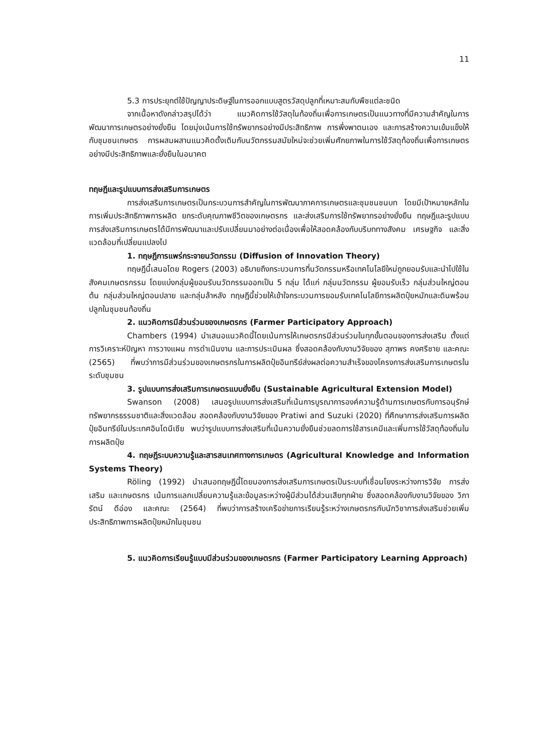11
5.3 การประยุกต์ใช้ปัญญาประดิษฐ์ในการออกแบบสูตรวัสดุปลูกที่เหมาะสมกับพืชแต่ละชนิด
จากเนื้อหาดังกล่าวสรุปได้ว่า แนวคิดการใช้วัสดุในท้องถิ่นเพื่อการเกษตรเป็นแนวทางที่มีความสำคัญในการพัฒนาการเกษตรอย่างยั่งยืน โดยมุ่งเน้นการใช้ทรัพยากรอย่างมีประสิทธิภาพ การพึ่งพาตนเอง และการสร้างความเข้มแข็งให้กับชุมชนเกษตร การผสมผสานแนวคิดดั้งเดิมกับนวัตกรรมสมัยใหม่จะช่วยเพิ่มศักยภาพในการใช้วัสดุท้องถิ่นเพื่อการเกษตรอย่างมีประสิทธิภาพและยั่งยืนในอนาคต
ทฤษฎีและรูปแบบการส่งเสริมการเกษตร
การส่งเสริมการเกษตรเป็นกระบวนการสำคัญในการพัฒนาภาคการเกษตรและชุมชนชนบท โดยมีเป้าหมายหลักในการเพิ่มประสิทธิภาพการผลิต ยกระดับคุณภาพชีวิตของเกษตรกร และส่งเสริมการใช้ทรัพยากรอย่างยั่งยืน ทฤษฎีและรูปแบบการส่งเสริมการเกษตรได้มีการพัฒนาและปรับเปลี่ยนมาอย่างต่อเนื่องเพื่อให้สอดคล้องกับบริบททางสังคม เศรษฐกิจ และสิ่งแวดล้อมที่เปลี่ยนแปลงไป
1. ทฤษฎีการแพร่กระจายนวัตกรรม (Diffusion of Innovation Theory)
ทฤษฎีนี้เสนอโดย Rogers (2003) อธิบายถึงกระบวนการที่นวัตกรรมหรือเทคโนโลยีใหม่ถูกยอมรับและนำไปใช้ในสังคมเกษตรกรรม โดยแบ่งกลุ่มผู้ยอมรับนวัตกรรมออกเป็น 5 กลุ่ม ได้แก่ กลุ่มนวัตกรรม ผู้ยอมรับเร็ว กลุ่มส่วนใหญ่ตอนต้น กลุ่มส่วนใหญ่ตอนปลาย และกลุ่มล้าหลัง ทฤษฎีนี้ช่วยให้เข้าใจกระบวนการยอมรับเทคโนโลยีการผลิตปุ๋ยหมักและดินพร้อมปลูกในชุมชนท้องถิ่น
2. แนวคิดการมีส่วนร่วมของเกษตรกร (Farmer Participatory Approach)
Chambers (1994) นำเสนอแนวคิดนี้โดยเน้นการให้เกษตรกรมีส่วนร่วมในทุกขั้นตอนของการส่งเสริม ตั้งแต่การวิเคราะห์ปัญหา การวางแผน การดำเนินงาน และการประเมินผล ซึ่งสอดคล้องกับงานวิจัยของ สุภาพร คงศรีชาย และคณะ (2565) ที่พบว่าการมีส่วนร่วมของเกษตรกรในการผลิตปุ๋ยอินทรีย์ส่งผลต่อความสำเร็จของโครงการส่งเสริมการเกษตรในระดับชุมชน
3. รูปแบบการส่งเสริมการเกษตรแบบยั่งยืน (Sustainable Agricultural Extension Model)
Swanson (2008) เสนอรูปแบบการส่งเสริมที่เน้นการบูรณาการองค์ความรู้ด้านการเกษตรกับการอนุรักษ์ทรัพยากรธรรมชาติและสิ่งแวดล้อม สอดคล้องกับงานวิจัยของ Pratiwi and Suzuki (2020) ที่ศึกษาการส่งเสริมการผลิตปุ๋ยอินทรีย์ในประเทศอินโดนีเซีย พบว่ารูปแบบการส่งเสริมที่เน้นความยั่งยืนช่วยลดการใช้สารเคมีและเพิ่มการใช้วัสดุท้องถิ่นในการผลิตปุ๋ย
4. ทฤษฎีระบบความรู้และสารสนเทศทางการเกษตร (Agricultural Knowledge and Information Systems Theory)
Röling (1992) นำเสนอทฤษฎีนี้โดยมองการส่งเสริมการเกษตรเป็นระบบที่เชื่อมโยงระหว่างการวิจัย การส่งเสริม และเกษตรกร เน้นการแลกเปลี่ยนความรู้และข้อมูลระหว่างผู้มีส่วนได้ส่วนเสียทุกฝ่าย ซึ่งสอดคล้องกับงานวิจัยของ วิภารัตน์ ดีอ่อง และคณะ (2564) ที่พบว่าการสร้างเครือข่ายการเรียนรู้ระหว่างเกษตรกรกับนักวิชาการส่งเสริมช่วยเพิ่มประสิทธิภาพการผลิตปุ๋ยหมักในชุมชน
5. แนวคิดการเรียนรู้แบบมีส่วนร่วมของเกษตรกร (Farmer Participatory Learning Approach)